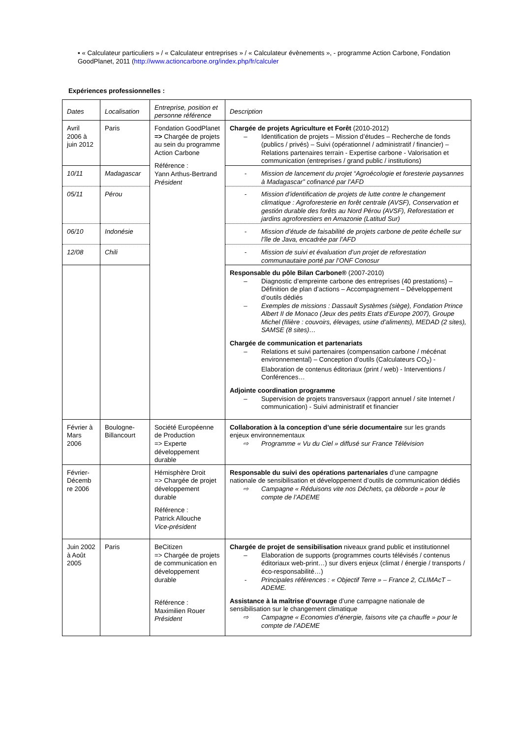▪ « Calculateur particuliers » / « Calculateur entreprises » / « Calculateur évènements », - programme Action Carbone, Fondation GoodPlanet, 2011 (http://www.actioncarbone.org/index.php/fr/calculer
Expériences professionnelles :
| Dates | Localisation | Entreprise, position et personne référence | Description |
| Avril 2006 à juin 2012 | Paris | Fondation GoodPlanet => Chargée de projets au sein du programme Action Carbone Référence : Yann Arthus-Bertrand Président | Chargée de projets Agriculture et Forêt (2010-2012) – Identification de projets – Mission d’études – Recherche de fonds (publics / privés) – Suivi (opérationnel / administratif / financier) – Relations partenaires terrain - Expertise carbone - Valorisation et communication (entreprises / grand public / institutions) |
| 10/11 | Madagascar | | - Mission de lancement du projet “Agroécologie et foresterie paysannes à Madagascar” cofinancé par l’AFD |
| 05/11 | Pérou | | - Mission d’identification de projets de lutte contre le changement climatique : Agroforesterie en forêt centrale (AVSF), Conservation et gestión durable des forêts au Nord Pérou (AVSF), Reforestation et jardins agroforestiers en Amazonie (Latitud Sur) |
| 06/10 | Indonésie | | - Mission d’étude de faisabilité de projets carbone de petite échelle sur l’île de Java, encadrée par l’AFD |
| 12/08 | Chili | | - Mission de suivi et évaluation d’un projet de reforestation communautaire porté par l’ONF Conosur |
| | | | Responsable du pôle Bilan Carbone® (2007-2010) – Diagnostic d’empreinte carbone des entreprises (40 prestations) – Définition de plan d’actions – Accompagnement – Développement d’outils dédiés – Exemples de missions : Dassault Systèmes (siège), Fondation Prince Albert II de Monaco (Jeux des petits Etats d’Europe 2007), Groupe Michel (filière : couvoirs, élevages, usine d’aliments), MEDAD (2 sites), SAMSE (8 sites)… Chargée de communication et partenariats – Relations et suivi partenaires (compensation carbone / mécénat environnemental) – Conception d’outils (Calculateurs CO<sub>2</sub>) - Elaboration de contenus éditoriaux (print / web) - Interventions / Conférences… Adjointe coordination programme – Supervision de projets transversaux (rapport annuel / site Internet / communication) - Suivi administratif et financier |
| Février à Mars 2006 | Boulogne-Billancourt | Société Européenne de Production => Experte développement durable | Collaboration à la conception d’une série documentaire sur les grands enjeux environnementaux ⇨ Programme « Vu du Ciel » diffusé sur France Télévision |
| Février-Décemb re 2006 | | Hémisphère Droit => Chargée de projet développement durable Référence : Patrick Allouche Vice-président | Responsable du suivi des opérations partenariales d’une campagne nationale de sensibilisation et développement d’outils de communication dédiés ⇨ Campagne « Réduisons vite nos Déchets, ça déborde » pour le compte de l’ADEME |
| Juin 2002 à Août 2005 | Paris | BeCitizen => Chargée de projets de communication en développement durable Référence : Maximilien Rouer Président | Chargée de projet de sensibilisation niveaux grand public et institutionnel – Elaboration de supports (programmes courts télévisés / contenus éditoriaux web-print…) sur divers enjeux (climat / énergie / transports / éco-responsabilité…) - Principales références : « Objectif Terre » – France 2, CLIMAcT – ADEME. Assistance à la maîtrise d’ouvrage d’une campagne nationale de sensibilisation sur le changement climatique ⇨ Campagne « Economies d’énergie, faisons vite ça chauffe » pour le compte de l’ADEME |